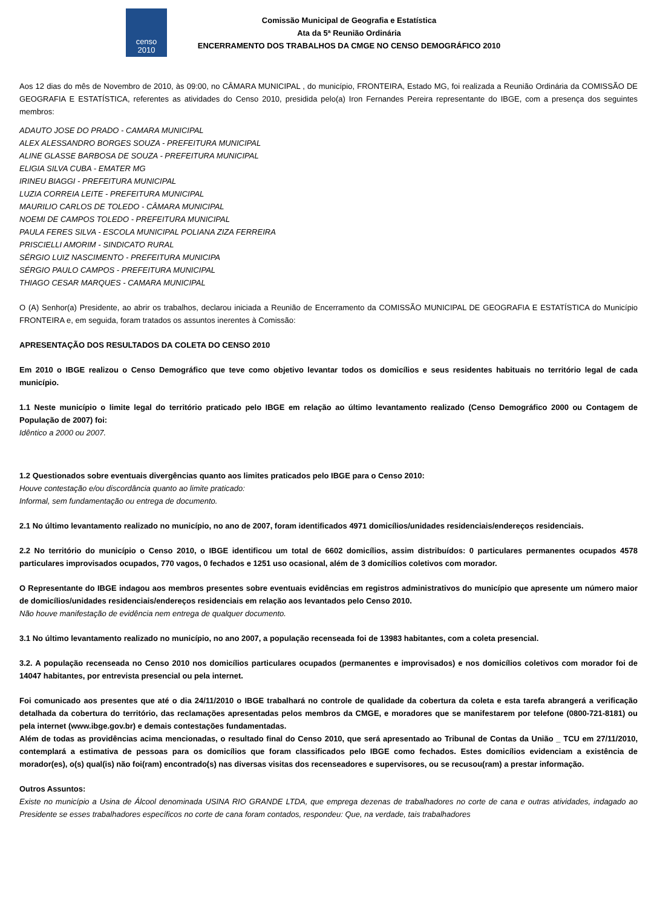censo
2010
Comissão Municipal de Geografia e Estatística
Ata da 5ª Reunião Ordinária
ENCERRAMENTO DOS TRABALHOS DA CMGE NO CENSO DEMOGRÁFICO 2010
Aos 12 dias do mês de Novembro de 2010, às 09:00, no CÂMARA MUNICIPAL , do município, FRONTEIRA, Estado MG, foi realizada a Reunião Ordinária da COMISSÃO DE GEOGRAFIA E ESTATÍSTICA, referentes as atividades do Censo 2010, presidida pelo(a) Iron Fernandes Pereira representante do IBGE, com a presença dos seguintes membros:
ADAUTO JOSE DO PRADO - CAMARA MUNICIPAL
ALEX ALESSANDRO BORGES SOUZA - PREFEITURA MUNICIPAL
ALINE GLASSE BARBOSA DE SOUZA - PREFEITURA MUNICIPAL
ELIGIA SILVA CUBA - EMATER MG
IRINEU BIAGGI - PREFEITURA MUNICIPAL
LUZIA CORREIA LEITE - PREFEITURA MUNICIPAL
MAURILIO CARLOS DE TOLEDO - CÂMARA MUNICIPAL
NOEMI DE CAMPOS TOLEDO - PREFEITURA MUNICIPAL
PAULA FERES SILVA - ESCOLA MUNICIPAL POLIANA ZIZA FERREIRA
PRISCIELLI AMORIM - SINDICATO RURAL
SÉRGIO LUIZ NASCIMENTO - PREFEITURA MUNICIPA
SÉRGIO PAULO CAMPOS - PREFEITURA MUNICIPAL
THIAGO CESAR MARQUES - CAMARA MUNICIPAL
O (A) Senhor(a) Presidente, ao abrir os trabalhos, declarou iniciada a Reunião de Encerramento da COMISSÃO MUNICIPAL DE GEOGRAFIA E ESTATÍSTICA do Município FRONTEIRA e, em seguida, foram tratados os assuntos inerentes à Comissão:
APRESENTAÇÃO DOS RESULTADOS DA COLETA DO CENSO 2010
Em 2010 o IBGE realizou o Censo Demográfico que teve como objetivo levantar todos os domicílios e seus residentes habituais no território legal de cada município.
1.1 Neste município o limite legal do território praticado pelo IBGE em relação ao último levantamento realizado (Censo Demográfico 2000 ou Contagem de População de 2007) foi:
Idêntico a 2000 ou 2007.
1.2 Questionados sobre eventuais divergências quanto aos limites praticados pelo IBGE para o Censo 2010:
Houve contestação e/ou discordância quanto ao limite praticado:
Informal, sem fundamentação ou entrega de documento.
2.1 No último levantamento realizado no município, no ano de 2007, foram identificados 4971 domicílios/unidades residenciais/endereços residenciais.
2.2 No território do município o Censo 2010, o IBGE identificou um total de 6602 domicílios, assim distribuídos: 0 particulares permanentes ocupados 4578 particulares improvisados ocupados, 770 vagos, 0 fechados e 1251 uso ocasional, além de 3 domicílios coletivos com morador.
O Representante do IBGE indagou aos membros presentes sobre eventuais evidências em registros administrativos do município que apresente um número maior de domicílios/unidades residenciais/endereços residenciais em relação aos levantados pelo Censo 2010.
Não houve manifestação de evidência nem entrega de qualquer documento.
3.1 No último levantamento realizado no município, no ano 2007, a população recenseada foi de 13983 habitantes, com a coleta presencial.
3.2. A população recenseada no Censo 2010 nos domicílios particulares ocupados (permanentes e improvisados) e nos domicílios coletivos com morador foi de 14047 habitantes, por entrevista presencial ou pela internet.
Foi comunicado aos presentes que até o dia 24/11/2010 o IBGE trabalhará no controle de qualidade da cobertura da coleta e esta tarefa abrangerá a verificação detalhada da cobertura do território, das reclamações apresentadas pelos membros da CMGE, e moradores que se manifestarem por telefone (0800-721-8181) ou pela internet (www.ibge.gov.br) e demais contestações fundamentadas.
Além de todas as providências acima mencionadas, o resultado final do Censo 2010, que será apresentado ao Tribunal de Contas da União _ TCU em 27/11/2010, contemplará a estimativa de pessoas para os domicílios que foram classificados pelo IBGE como fechados. Estes domicílios evidenciam a existência de morador(es), o(s) qual(is) não foi(ram) encontrado(s) nas diversas visitas dos recenseadores e supervisores, ou se recusou(ram) a prestar informação.
Outros Assuntos:
Existe no município a Usina de Álcool denominada USINA RIO GRANDE LTDA, que emprega dezenas de trabalhadores no corte de cana e outras atividades, indagado ao Presidente se esses trabalhadores específicos no corte de cana foram contados, respondeu: Que, na verdade, tais trabalhadores